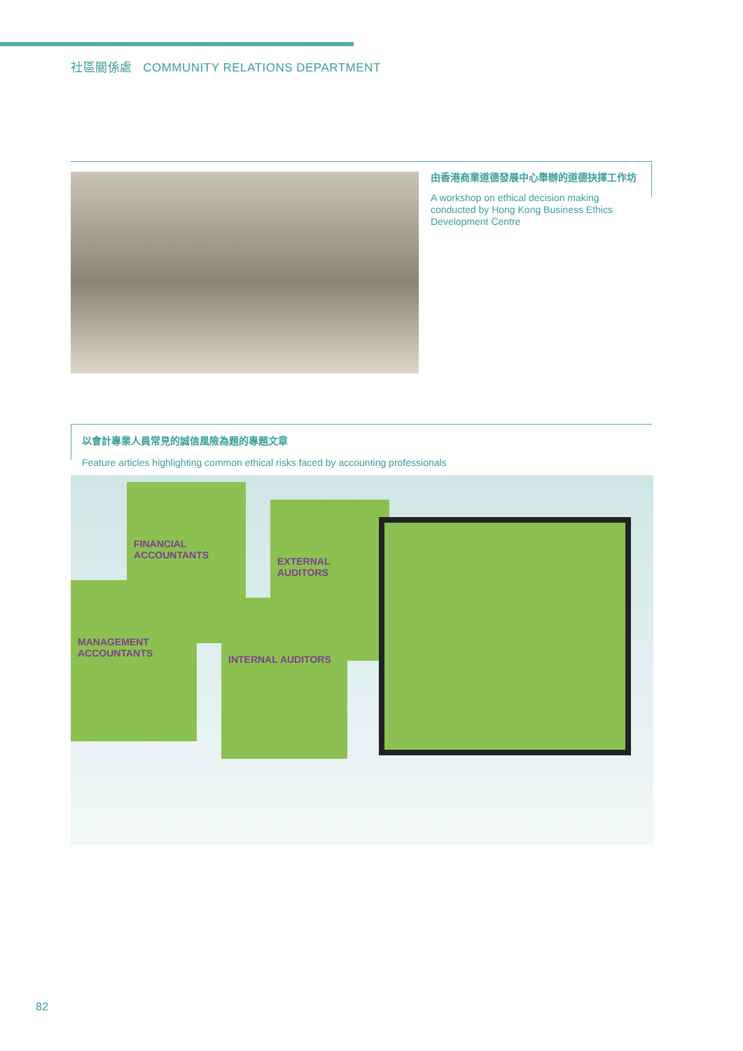社區關係處 COMMUNITY RELATIONS DEPARTMENT
由香港商業道德發展中心舉辦的道德抉擇工作坊
A workshop on ethical decision making conducted by Hong Kong Business Ethics Development Centre
以會計專業人員常見的誠信風險為題的專題文章
Feature articles highlighting common ethical risks faced by accounting professionals
FINANCIAL ACCOUNTANTS
MANAGEMENT ACCOUNTANTS
EXTERNAL AUDITORS
INTERNAL AUDITORS
82